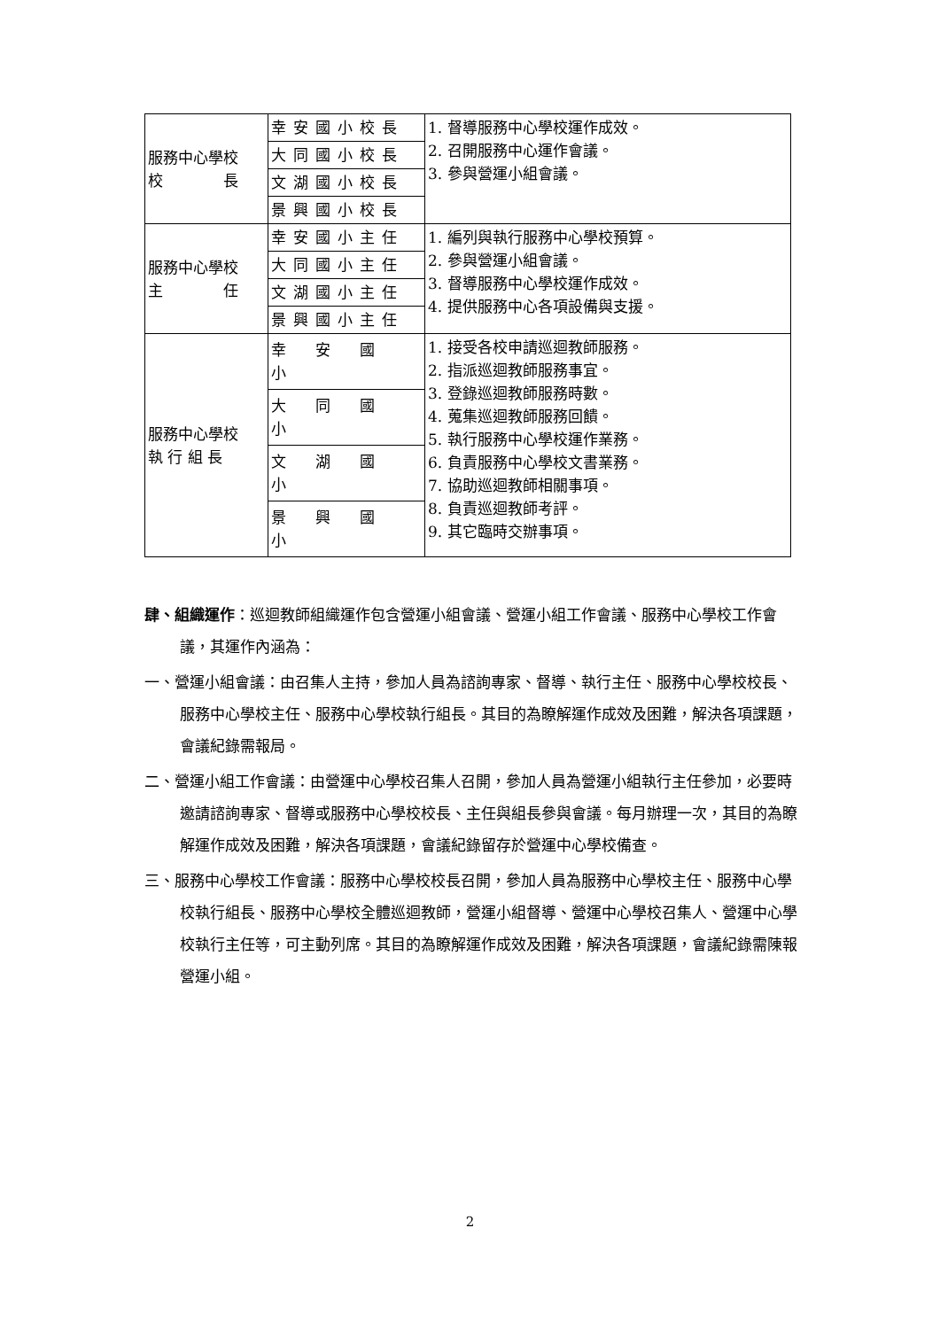| 服務中心學校 校 長 | 幸安國小校長 | 1. 督導服務中心學校運作成效。 2. 召開服務中心運作會議。 3. 參與營運小組會議。 |
| | 大同國小校長 | |
| | 文湖國小校長 | |
| | 景興國小校長 | |
| 服務中心學校 主 任 | 幸安國小主任 | 1. 編列與執行服務中心學校預算。 2. 參與營運小組會議。 3. 督導服務中心學校運作成效。 4. 提供服務中心各項設備與支援。 |
| | 大同國小主任 | |
| | 文湖國小主任 | |
| | 景興國小主任 | |
| 服務中心學校 執 行 組 長 | 幸 安 國 小 | 1. 接受各校申請巡迴教師服務。 2. 指派巡迴教師服務事宜。 3. 登錄巡迴教師服務時數。 4. 蒐集巡迴教師服務回饋。 5. 執行服務中心學校運作業務。 6. 負責服務中心學校文書業務。 7. 協助巡迴教師相關事項。 8. 負責巡迴教師考評。 9. 其它臨時交辦事項。 |
| | 大 同 國 小 | |
| | 文 湖 國 小 | |
| | 景 興 國 小 | |
肆、組織運作：巡迴教師組織運作包含營運小組會議、營運小組工作會議、服務中心學校工作會議，其運作內涵為：
一、營運小組會議：由召集人主持，參加人員為諮詢專家、督導、執行主任、服務中心學校校長、服務中心學校主任、服務中心學校執行組長。其目的為瞭解運作成效及困難，解決各項課題，會議紀錄需報局。
二、營運小組工作會議：由營運中心學校召集人召開，參加人員為營運小組執行主任參加，必要時邀請諮詢專家、督導或服務中心學校校長、主任與組長參與會議。每月辦理一次，其目的為瞭解運作成效及困難，解決各項課題，會議紀錄留存於營運中心學校備查。
三、服務中心學校工作會議：服務中心學校校長召開，參加人員為服務中心學校主任、服務中心學校執行組長、服務中心學校全體巡迴教師，營運小組督導、營運中心學校召集人、營運中心學校執行主任等，可主動列席。其目的為瞭解運作成效及困難，解決各項課題，會議紀錄需陳報營運小組。
2